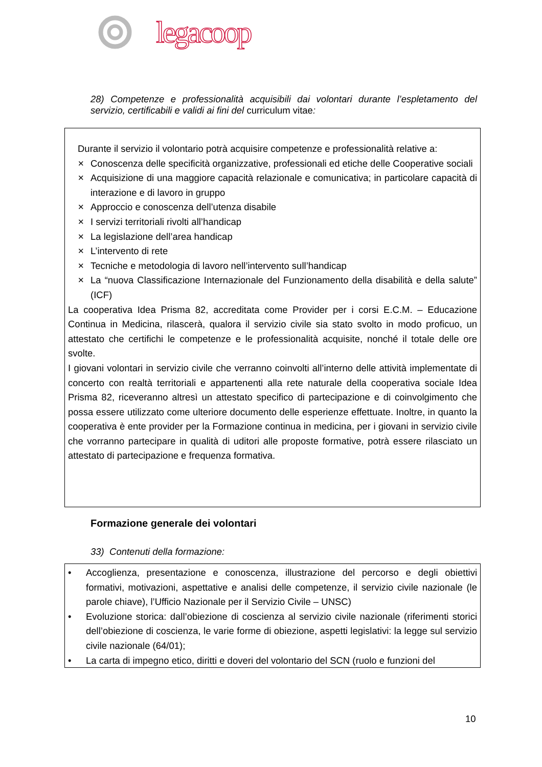legacoop
28) Competenze e professionalità acquisibili dai volontari durante l’espletamento del servizio, certificabili e validi ai fini del curriculum vitae:
Durante il servizio il volontario potrà acquisire competenze e professionalità relative a:
✕ Conoscenza delle specificità organizzative, professionali ed etiche delle Cooperative sociali
✕ Acquisizione di una maggiore capacità relazionale e comunicativa; in particolare capacità di interazione e di lavoro in gruppo
✕ Approccio e conoscenza dell’utenza disabile
✕ I servizi territoriali rivolti all’handicap
✕ La legislazione dell’area handicap
✕ L’intervento di rete
✕ Tecniche e metodologia di lavoro nell’intervento sull’handicap
✕ La “nuova Classificazione Internazionale del Funzionamento della disabilità e della salute” (ICF)
La cooperativa Idea Prisma 82, accreditata come Provider per i corsi E.C.M. – Educazione Continua in Medicina, rilascerà, qualora il servizio civile sia stato svolto in modo proficuo, un attestato che certifichi le competenze e le professionalità acquisite, nonché il totale delle ore svolte.
I giovani volontari in servizio civile che verranno coinvolti all’interno delle attività implementate di concerto con realtà territoriali e appartenenti alla rete naturale della cooperativa sociale Idea Prisma 82, riceveranno altresì un attestato specifico di partecipazione e di coinvolgimento che possa essere utilizzato come ulteriore documento delle esperienze effettuate. Inoltre, in quanto la cooperativa è ente provider per la Formazione continua in medicina, per i giovani in servizio civile che vorranno partecipare in qualità di uditori alle proposte formative, potrà essere rilasciato un attestato di partecipazione e frequenza formativa.
Formazione generale dei volontari
33) Contenuti della formazione:
• Accoglienza, presentazione e conoscenza, illustrazione del percorso e degli obiettivi formativi, motivazioni, aspettative e analisi delle competenze, il servizio civile nazionale (le parole chiave), l’Ufficio Nazionale per il Servizio Civile – UNSC)
• Evoluzione storica: dall’obiezione di coscienza al servizio civile nazionale (riferimenti storici dell’obiezione di coscienza, le varie forme di obiezione, aspetti legislativi: la legge sul servizio civile nazionale (64/01);
• La carta di impegno etico, diritti e doveri del volontario del SCN (ruolo e funzioni del
10